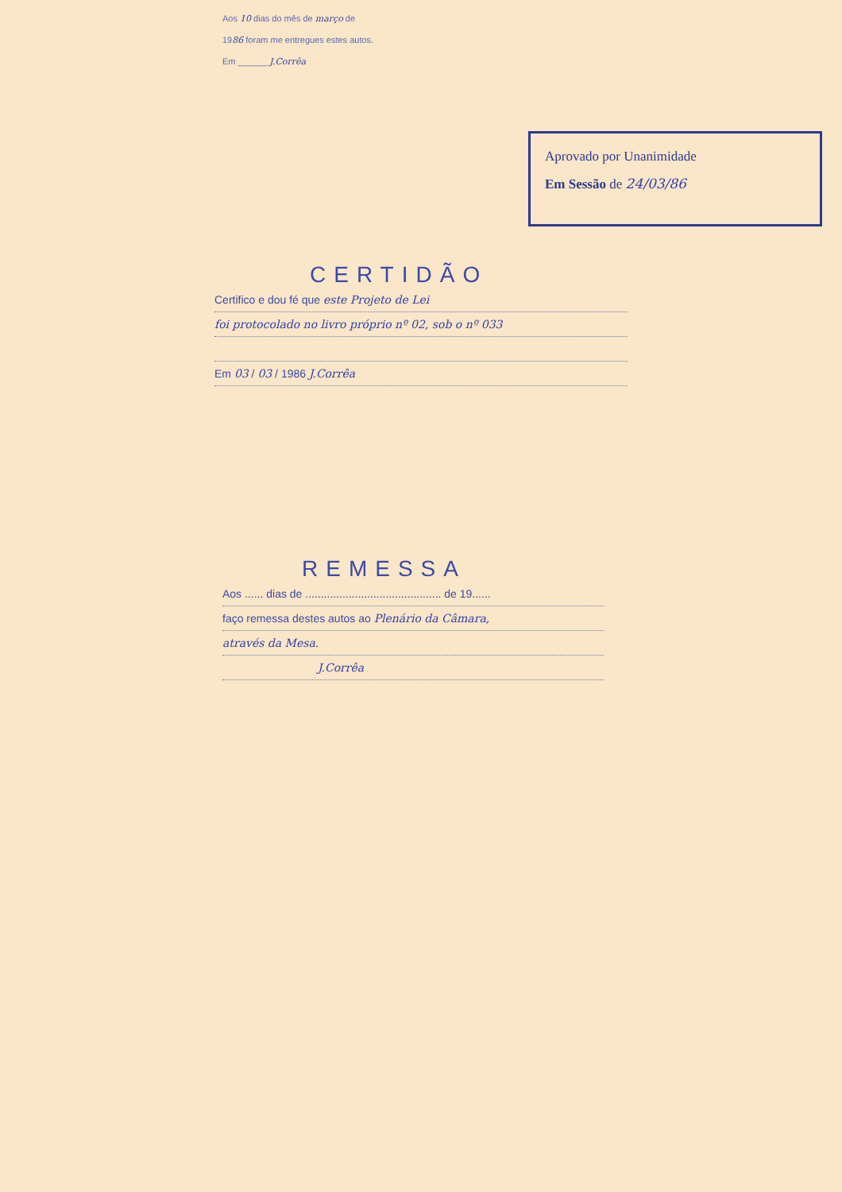Aos 10 dias do mês de março de
1986 foram me entregues estes autos.
Em ______ J.Corrêa
Aprovado por Unanimidade
Em Sessão de 24/03/86
CERTIDÃO
Certifico e dou fé que este Projeto de Lei
foi protocolado no livro próprio nº 02, sob o nº 033
Em 03 / 03 / 1986 J.Corrêa
REMESSA
Aos ...... dias de ............................................ de 19......
faço remessa destes autos ao Plenário da Câmara,
através da Mesa.
J.Corrêa